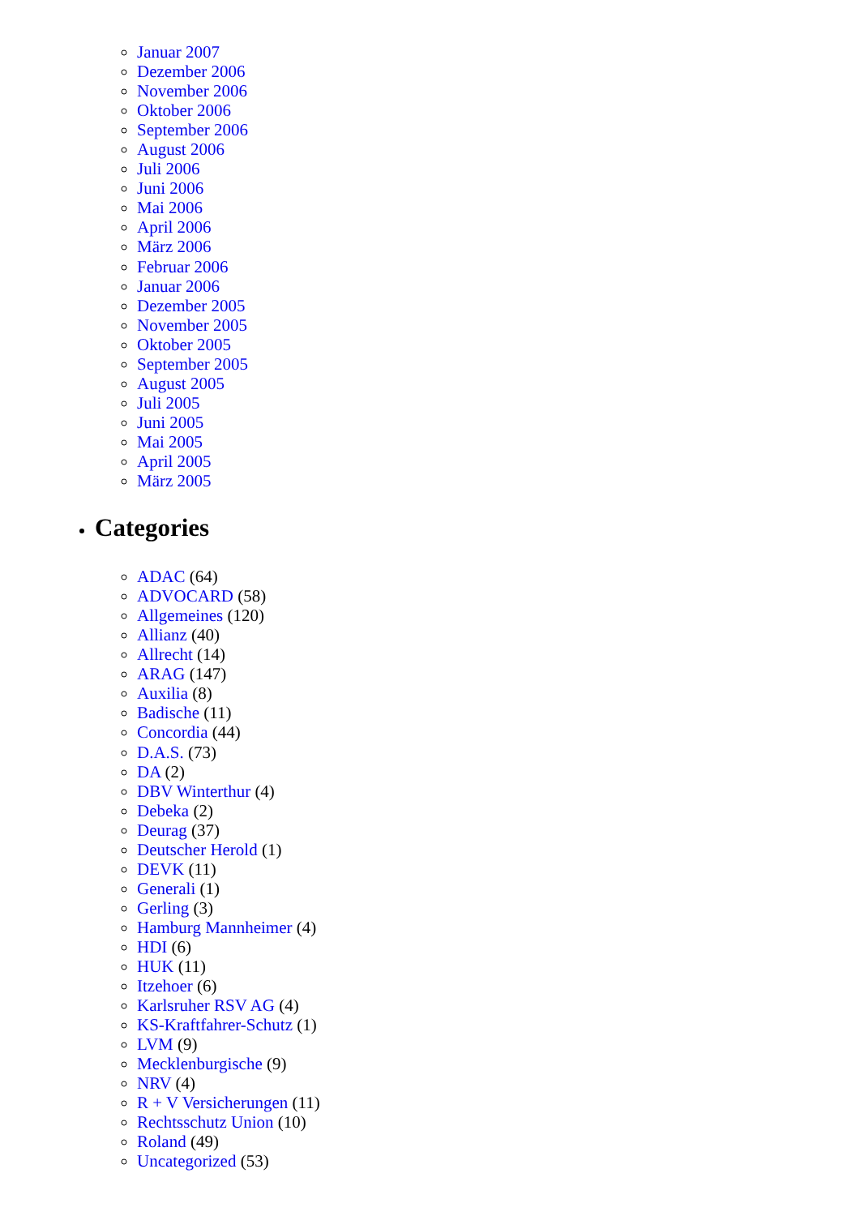Januar 2007
Dezember 2006
November 2006
Oktober 2006
September 2006
August 2006
Juli 2006
Juni 2006
Mai 2006
April 2006
März 2006
Februar 2006
Januar 2006
Dezember 2005
November 2005
Oktober 2005
September 2005
August 2005
Juli 2005
Juni 2005
Mai 2005
April 2005
März 2005
Categories
ADAC (64)
ADVOCARD (58)
Allgemeines (120)
Allianz (40)
Allrecht (14)
ARAG (147)
Auxilia (8)
Badische (11)
Concordia (44)
D.A.S. (73)
DA (2)
DBV Winterthur (4)
Debeka (2)
Deurag (37)
Deutscher Herold (1)
DEVK (11)
Generali (1)
Gerling (3)
Hamburg Mannheimer (4)
HDI (6)
HUK (11)
Itzehoer (6)
Karlsruher RSV AG (4)
KS-Kraftfahrer-Schutz (1)
LVM (9)
Mecklenburgische (9)
NRV (4)
R + V Versicherungen (11)
Rechtsschutz Union (10)
Roland (49)
Uncategorized (53)